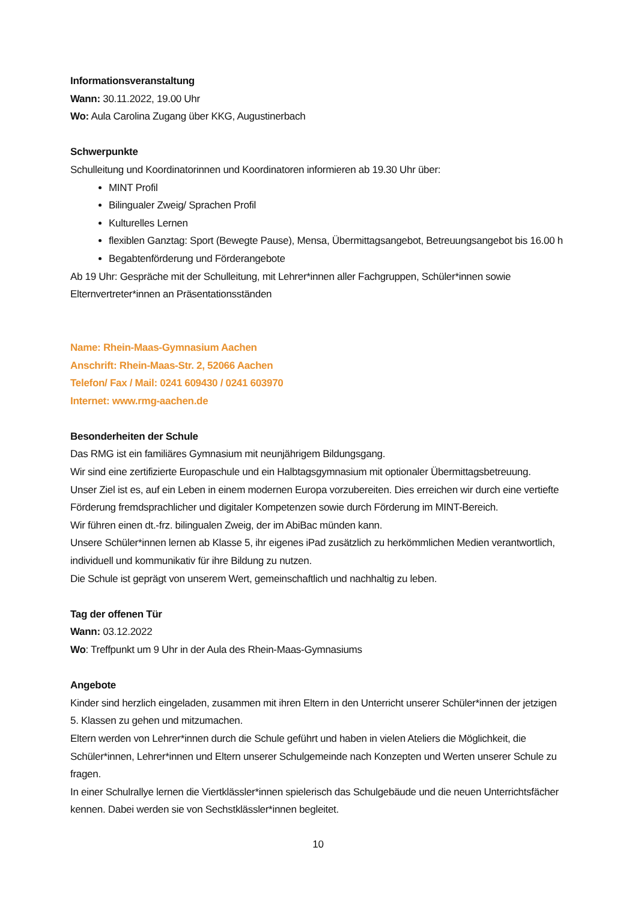Informationsveranstaltung
Wann: 30.11.2022, 19.00 Uhr
Wo: Aula Carolina Zugang über KKG, Augustinerbach
Schwerpunkte
Schulleitung und Koordinatorinnen und Koordinatoren informieren ab 19.30 Uhr über:
MINT Profil
Bilingualer Zweig/ Sprachen Profil
Kulturelles Lernen
flexiblen Ganztag: Sport (Bewegte Pause), Mensa, Übermittagsangebot, Betreuungsangebot bis 16.00 h
Begabtenförderung und Förderangebote
Ab 19 Uhr: Gespräche mit der Schulleitung, mit Lehrer*innen aller Fachgruppen, Schüler*innen sowie Elternvertreter*innen an Präsentationsständen
Name: Rhein-Maas-Gymnasium Aachen
Anschrift: Rhein-Maas-Str. 2, 52066 Aachen
Telefon/ Fax / Mail: 0241 609430 / 0241 603970
Internet: www.rmg-aachen.de
Besonderheiten der Schule
Das RMG ist ein familiäres Gymnasium mit neunjährigem Bildungsgang.
Wir sind eine zertifizierte Europaschule und ein Halbtagsgymnasium mit optionaler Übermittagsbetreuung.
Unser Ziel ist es, auf ein Leben in einem modernen Europa vorzubereiten. Dies erreichen wir durch eine vertiefte Förderung fremdsprachlicher und digitaler Kompetenzen sowie durch Förderung im MINT-Bereich.
Wir führen einen dt.-frz. bilingualen Zweig, der im AbiBac münden kann.
Unsere Schüler*innen lernen ab Klasse 5, ihr eigenes iPad zusätzlich zu herkömmlichen Medien verantwortlich, individuell und kommunikativ für ihre Bildung zu nutzen.
Die Schule ist geprägt von unserem Wert, gemeinschaftlich und nachhaltig zu leben.
Tag der offenen Tür
Wann: 03.12.2022
Wo: Treffpunkt um 9 Uhr in der Aula des Rhein-Maas-Gymnasiums
Angebote
Kinder sind herzlich eingeladen, zusammen mit ihren Eltern in den Unterricht unserer Schüler*innen der jetzigen 5. Klassen zu gehen und mitzumachen.
Eltern werden von Lehrer*innen durch die Schule geführt und haben in vielen Ateliers die Möglichkeit, die Schüler*innen, Lehrer*innen und Eltern unserer Schulgemeinde nach Konzepten und Werten unserer Schule zu fragen.
In einer Schulrallye lernen die Viertklässler*innen spielerisch das Schulgebäude und die neuen Unterrichtsfächer kennen. Dabei werden sie von Sechstklässler*innen begleitet.
10